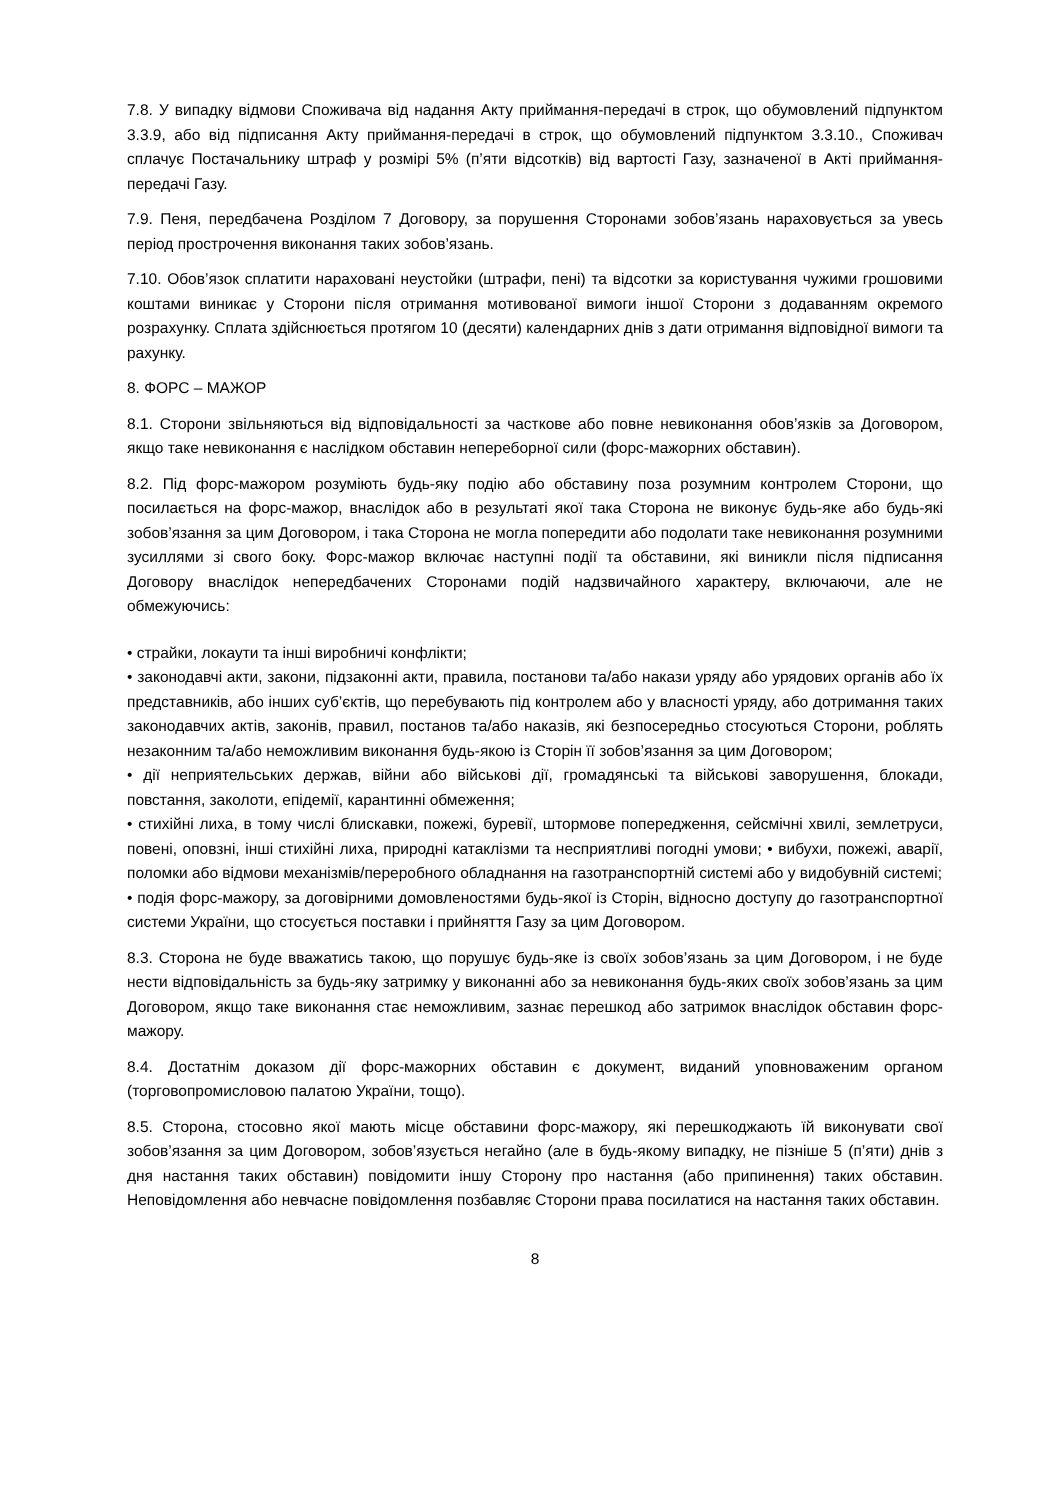7.8. У випадку відмови Споживача від надання Акту приймання-передачі в строк, що обумовлений підпунктом 3.3.9, або від підписання Акту приймання-передачі в строк, що обумовлений підпунктом 3.3.10., Споживач сплачує Постачальнику штраф у розмірі 5% (п’яти відсотків) від вартості Газу, зазначеної в Акті приймання-передачі Газу.
7.9. Пеня, передбачена Розділом 7 Договору, за порушення Сторонами зобов’язань нараховується за увесь період прострочення виконання таких зобов’язань.
7.10. Обов’язок сплатити нараховані неустойки (штрафи, пені) та відсотки за користування чужими грошовими коштами виникає у Сторони після отримання мотивованої вимоги іншої Сторони з додаванням окремого розрахунку. Сплата здійснюється протягом 10 (десяти) календарних днів з дати отримання відповідної вимоги та рахунку.
8. ФОРС – МАЖОР
8.1. Сторони звільняються від відповідальності за часткове або повне невиконання обов’язків за Договором, якщо таке невиконання є наслідком обставин непереборної сили (форс-мажорних обставин).
8.2. Під форс-мажором розуміють будь-яку подію або обставину поза розумним контролем Сторони, що посилається на форс-мажор, внаслідок або в результаті якої така Сторона не виконує будь-яке або будь-які зобов’язання за цим Договором, і така Сторона не могла попередити або подолати таке невиконання розумними зусиллями зі свого боку. Форс-мажор включає наступні події та обставини, які виникли після підписання Договору внаслідок непередбачених Сторонами подій надзвичайного характеру, включаючи, але не обмежуючись:
• страйки, локаути та інші виробничі конфлікти;
• законодавчі акти, закони, підзаконні акти, правила, постанови та/або накази уряду або урядових органів або їх представників, або інших суб’єктів, що перебувають під контролем або у власності уряду, або дотримання таких законодавчих актів, законів, правил, постанов та/або наказів, які безпосередньо стосуються Сторони, роблять незаконним та/або неможливим виконання будь-якою із Сторін її зобов’язання за цим Договором;
• дії неприятельських держав, війни або військові дії, громадянські та військові заворушення, блокади, повстання, заколоти, епідемії, карантинні обмеження;
• стихійні лиха, в тому числі блискавки, пожежі, буревії, штормове попередження, сейсмічні хвилі, землетруси, повені, оповзні, інші стихійні лиха, природні катаклізми та несприятливі погодні умови; • вибухи, пожежі, аварії, поломки або відмови механізмів/переробного обладнання на газотранспортній системі або у видобувній системі;
• подія форс-мажору, за договірними домовленостями будь-якої із Сторін, відносно доступу до газотранспортної системи України, що стосується поставки і прийняття Газу за цим Договором.
8.3. Сторона не буде вважатись такою, що порушує будь-яке із своїх зобов’язань за цим Договором, і не буде нести відповідальність за будь-яку затримку у виконанні або за невиконання будь-яких своїх зобов’язань за цим Договором, якщо таке виконання стає неможливим, зазнає перешкод або затримок внаслідок обставин форс-мажору.
8.4. Достатнім доказом дії форс-мажорних обставин є документ, виданий уповноваженим органом (торговопромисловою палатою України, тощо).
8.5. Сторона, стосовно якої мають місце обставини форс-мажору, які перешкоджають їй виконувати свої зобов’язання за цим Договором, зобов’язується негайно (але в будь-якому випадку, не пізніше 5 (п’яти) днів з дня настання таких обставин) повідомити іншу Сторону про настання (або припинення) таких обставин. Неповідомлення або невчасне повідомлення позбавляє Сторони права посилатися на настання таких обставин.
8